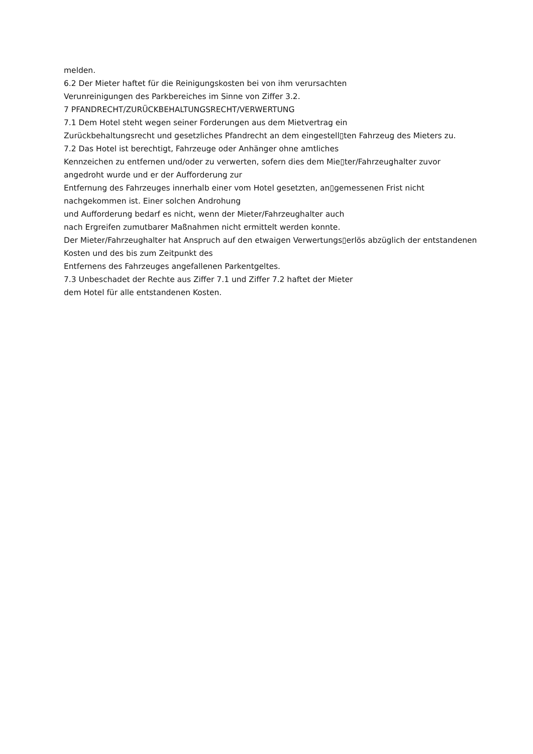melden.
6.2 Der Mieter haftet für die Reinigungskosten bei von ihm verursachten
Verunreinigungen des Parkbereiches im Sinne von Ziffer 3.2.
7 PFANDRECHT/ZURÜCKBEHALTUNGSRECHT/VERWERTUNG
7.1 Dem Hotel steht wegen seiner Forderungen aus dem Mietvertrag ein
Zurückbehaltungsrecht und gesetzliches Pfandrecht an dem eingestell▯ten Fahrzeug des Mieters zu.
7.2 Das Hotel ist berechtigt, Fahrzeuge oder Anhänger ohne amtliches
Kennzeichen zu entfernen und/oder zu verwerten, sofern dies dem Mie▯ter/Fahrzeughalter zuvor angedroht wurde und er der Aufforderung zur
Entfernung des Fahrzeuges innerhalb einer vom Hotel gesetzten, an▯gemessenen Frist nicht nachgekommen ist. Einer solchen Androhung
und Aufforderung bedarf es nicht, wenn der Mieter/Fahrzeughalter auch
nach Ergreifen zumutbarer Maßnahmen nicht ermittelt werden konnte.
Der Mieter/Fahrzeughalter hat Anspruch auf den etwaigen Verwertungs▯erlös abzüglich der entstandenen Kosten und des bis zum Zeitpunkt des
Entfernens des Fahrzeuges angefallenen Parkentgeltes.
7.3 Unbeschadet der Rechte aus Ziffer 7.1 und Ziffer 7.2 haftet der Mieter
dem Hotel für alle entstandenen Kosten.